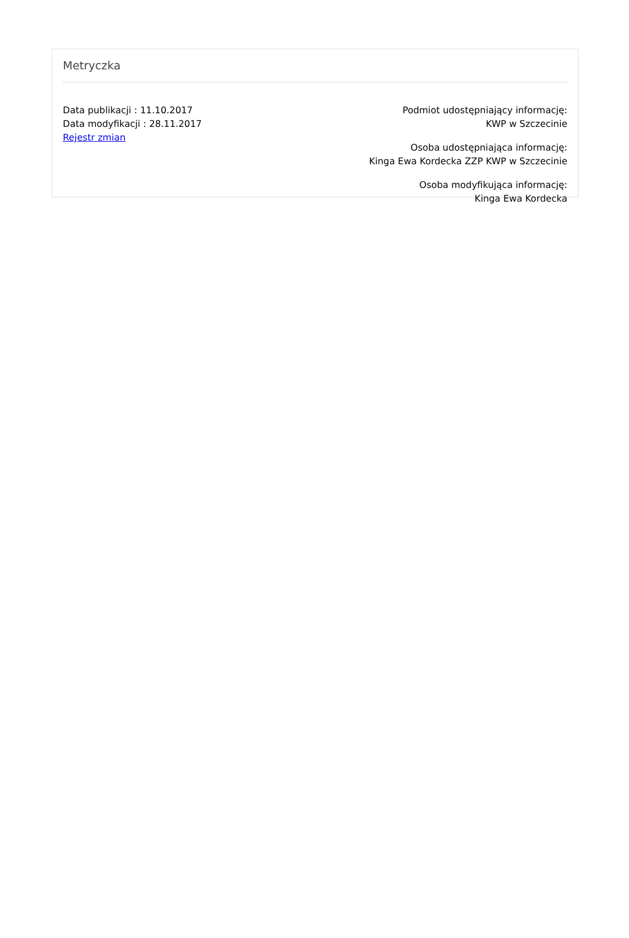Metryczka
Data publikacji : 11.10.2017
Data modyfikacji : 28.11.2017
Rejestr zmian
Podmiot udostępniający informację:
KWP w Szczecinie
Osoba udostępniająca informację:
Kinga Ewa Kordecka ZZP KWP w Szczecinie
Osoba modyfikująca informację:
Kinga Ewa Kordecka